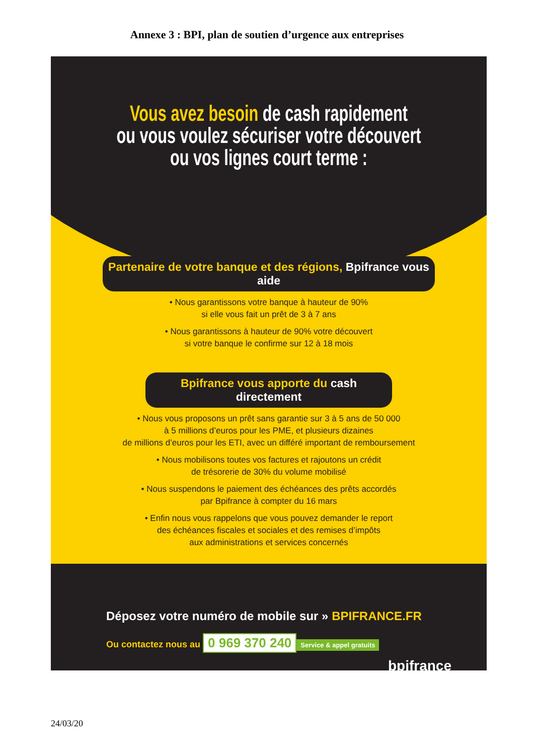Annexe 3 : BPI, plan de soutien d’urgence aux entreprises
Vous avez besoin de cash rapidement
ou vous voulez sécuriser votre découvert
ou vos lignes court terme :
Partenaire de votre banque et des régions, Bpifrance vous aide
• Nous garantissons votre banque à hauteur de 90%
si elle vous fait un prêt de 3 à 7 ans
• Nous garantissons à hauteur de 90% votre découvert
si votre banque le confirme sur 12 à 18 mois
Bpifrance vous apporte du cash directement
• Nous vous proposons un prêt sans garantie sur 3 à 5 ans de 50 000
à 5 millions d’euros pour les PME, et plusieurs dizaines
de millions d’euros pour les ETI, avec un différé important de remboursement
• Nous mobilisons toutes vos factures et rajoutons un crédit
de trésorerie de 30% du volume mobilisé
• Nous suspendons le paiement des échéances des prêts accordés
par Bpifrance à compter du 16 mars
• Enfin nous vous rappelons que vous pouvez demander le report
des échéances fiscales et sociales et des remises d’impôts
aux administrations et services concernés
Déposez votre numéro de mobile sur » BPIFRANCE.FR
Ou contactez nous au 0 969 370 240 Service & appel gratuits
bpifrance
24/03/20